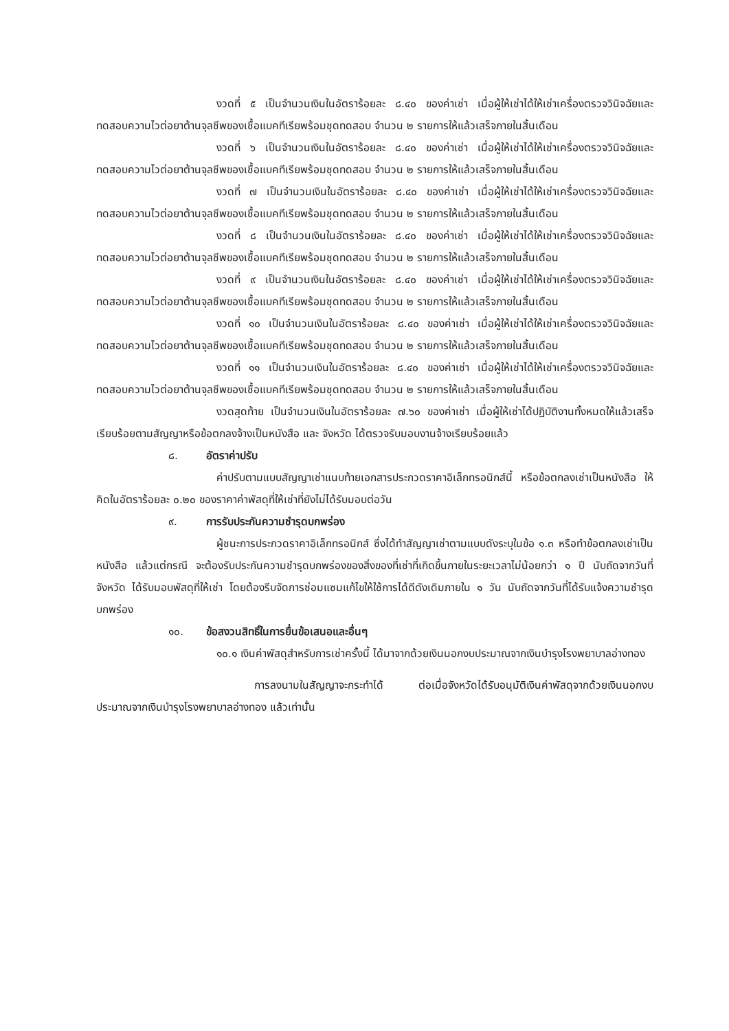งวดที่ ๕ เป็นจำนวนเงินในอัตราร้อยละ ๘.๔๐ ของค่าเช่า เมื่อผู้ให้เช่าได้ให้เช่าเครื่องตรวจวินิจฉัยและทดสอบความไวต่อยาต้านจุลชีพของเชื้อแบคทีเรียพร้อมชุดทดสอบ จำนวน ๒ รายการให้แล้วเสร็จภายในสิ้นเดือน
งวดที่ ๖ เป็นจำนวนเงินในอัตราร้อยละ ๘.๔๐ ของค่าเช่า เมื่อผู้ให้เช่าได้ให้เช่าเครื่องตรวจวินิจฉัยและทดสอบความไวต่อยาต้านจุลชีพของเชื้อแบคทีเรียพร้อมชุดทดสอบ จำนวน ๒ รายการให้แล้วเสร็จภายในสิ้นเดือน
งวดที่ ๗ เป็นจำนวนเงินในอัตราร้อยละ ๘.๔๐ ของค่าเช่า เมื่อผู้ให้เช่าได้ให้เช่าเครื่องตรวจวินิจฉัยและทดสอบความไวต่อยาต้านจุลชีพของเชื้อแบคทีเรียพร้อมชุดทดสอบ จำนวน ๒ รายการให้แล้วเสร็จภายในสิ้นเดือน
งวดที่ ๘ เป็นจำนวนเงินในอัตราร้อยละ ๘.๔๐ ของค่าเช่า เมื่อผู้ให้เช่าได้ให้เช่าเครื่องตรวจวินิจฉัยและทดสอบความไวต่อยาต้านจุลชีพของเชื้อแบคทีเรียพร้อมชุดทดสอบ จำนวน ๒ รายการให้แล้วเสร็จภายในสิ้นเดือน
งวดที่ ๙ เป็นจำนวนเงินในอัตราร้อยละ ๘.๔๐ ของค่าเช่า เมื่อผู้ให้เช่าได้ให้เช่าเครื่องตรวจวินิจฉัยและทดสอบความไวต่อยาต้านจุลชีพของเชื้อแบคทีเรียพร้อมชุดทดสอบ จำนวน ๒ รายการให้แล้วเสร็จภายในสิ้นเดือน
งวดที่ ๑๐ เป็นจำนวนเงินในอัตราร้อยละ ๘.๔๐ ของค่าเช่า เมื่อผู้ให้เช่าได้ให้เช่าเครื่องตรวจวินิจฉัยและทดสอบความไวต่อยาต้านจุลชีพของเชื้อแบคทีเรียพร้อมชุดทดสอบ จำนวน ๒ รายการให้แล้วเสร็จภายในสิ้นเดือน
งวดที่ ๑๑ เป็นจำนวนเงินในอัตราร้อยละ ๘.๔๐ ของค่าเช่า เมื่อผู้ให้เช่าได้ให้เช่าเครื่องตรวจวินิจฉัยและทดสอบความไวต่อยาต้านจุลชีพของเชื้อแบคทีเรียพร้อมชุดทดสอบ จำนวน ๒ รายการให้แล้วเสร็จภายในสิ้นเดือน
งวดสุดท้าย เป็นจำนวนเงินในอัตราร้อยละ ๗.๖๐ ของค่าเช่า เมื่อผู้ให้เช่าได้ปฏิบัติงานทั้งหมดให้แล้วเสร็จเรียบร้อยตามสัญญาหรือข้อตกลงจ้างเป็นหนังสือ และ จังหวัด ได้ตรวจรับมอบงานจ้างเรียบร้อยแล้ว
๘. อัตราค่าปรับ
ค่าปรับตามแบบสัญญาเช่าแนบท้ายเอกสารประกวดราคาอิเล็กทรอนิกส์นี้ หรือข้อตกลงเช่าเป็นหนังสือ ให้คิดในอัตราร้อยละ ๐.๒๐ ของราคาค่าพัสดุที่ให้เช่าที่ยังไม่ได้รับมอบต่อวัน
๙. การรับประกันความชำรุดบกพร่อง
ผู้ชนะการประกวดราคาอิเล็กทรอนิกส์ ซึ่งได้ทำสัญญาเช่าตามแบบดังระบุในข้อ ๑.๓ หรือทำข้อตกลงเช่าเป็นหนังสือ แล้วแต่กรณี จะต้องรับประกันความชำรุดบกพร่องของสิ่งของที่เช่าที่เกิดขึ้นภายในระยะเวลาไม่น้อยกว่า ๑ ปี นับถัดจากวันที่ จังหวัด ได้รับมอบพัสดุที่ให้เช่า โดยต้องรีบจัดการซ่อมแซมแก้ไขให้ใช้การได้ดีดังเดิมภายใน ๑ วัน นับถัดจากวันที่ได้รับแจ้งความชำรุดบกพร่อง
๑๐. ข้อสงวนสิทธิ์ในการยื่นข้อเสนอและอื่นๆ
๑๐.๑ เงินค่าพัสดุสำหรับการเช่าครั้งนี้ ได้มาจากด้วยเงินนอกงบประมาณจากเงินบำรุงโรงพยาบาลอ่างทอง
การลงนามในสัญญาจะกระทำได้ ต่อเมื่อจังหวัดได้รับอนุมัติเงินค่าพัสดุจากด้วยเงินนอกงบประมาณจากเงินบำรุงโรงพยาบาลอ่างทอง แล้วเท่านั้น